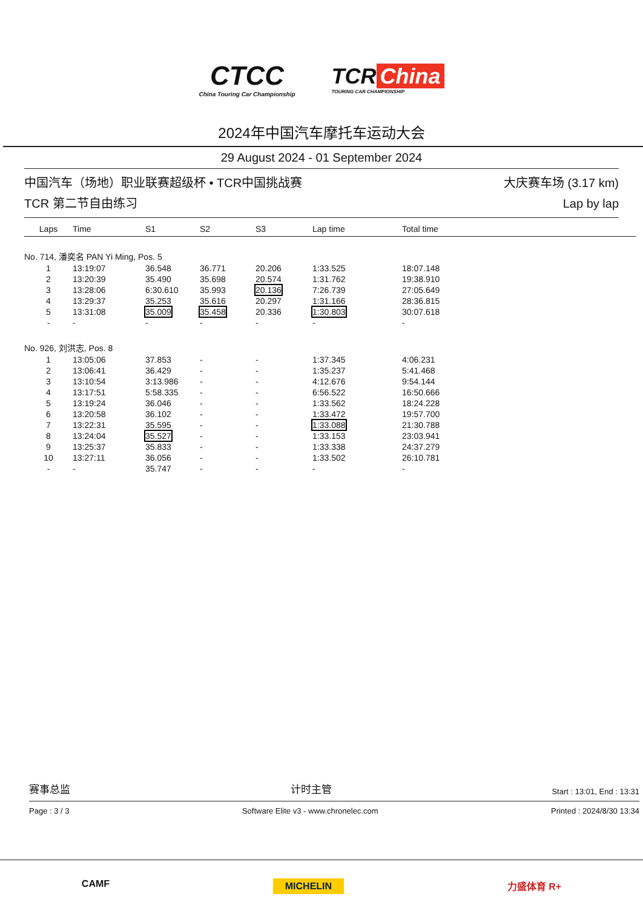CTCC
China Touring Car Championship
TCR China
TOURING CAR CHAMPIONSHIP
2024年中国汽车摩托车运动大会
29 August 2024 - 01 September 2024
中国汽车（场地）职业联赛超级杯 • TCR中国挑战赛
TCR 第二节自由练习
大庆赛车场 (3.17 km)
Lap by lap
| Laps | Time | S1 | S2 | S3 | Lap time | Total time |
| --- | --- | --- | --- | --- | --- | --- |
| No. 714, 潘奕名 PAN Yi Ming, Pos. 5 | | | | | | |
| 1 | 13:19:07 | 36.548 | 36.771 | 20.206 | 1:33.525 | 18:07.148 |
| 2 | 13:20:39 | 35.490 | 35.698 | 20.574 | 1:31.762 | 19:38.910 |
| 3 | 13:28:06 | 6:30.610 | 35.993 | 20.136 | 7:26.739 | 27:05.649 |
| 4 | 13:29:37 | 35.253 | 35.616 | 20.297 | 1:31.166 | 28:36.815 |
| 5 | 13:31:08 | 35.009 | 35.458 | 20.336 | 1:30.803 | 30:07.618 |
| - | - | - | - | - | - | - |
| No. 926, 刘洪志, Pos. 8 | | | | | | |
| 1 | 13:05:06 | 37.853 | - | - | 1:37.345 | 4:06.231 |
| 2 | 13:06:41 | 36.429 | - | - | 1:35.237 | 5:41.468 |
| 3 | 13:10:54 | 3:13.986 | - | - | 4:12.676 | 9:54.144 |
| 4 | 13:17:51 | 5:58.335 | - | - | 6:56.522 | 16:50.666 |
| 5 | 13:19:24 | 36.046 | - | - | 1:33.562 | 18:24.228 |
| 6 | 13:20:58 | 36.102 | - | - | 1:33.472 | 19:57.700 |
| 7 | 13:22:31 | 35.595 | - | - | 1:33.088 | 21:30.788 |
| 8 | 13:24:04 | 35.527 | - | - | 1:33.153 | 23:03.941 |
| 9 | 13:25:37 | 35.833 | - | - | 1:33.338 | 24:37.279 |
| 10 | 13:27:11 | 36.056 | - | - | 1:33.502 | 26:10.781 |
| - | - | 35.747 | - | - | - | - |
赛事总监 计时主管 Start : 13:01, End : 13:31
Page : 3 / 3 Software Elite v3 - www.chronelec.com Printed : 2024/8/30 13:34
CAMF MICHELIN 力盛体育 R+